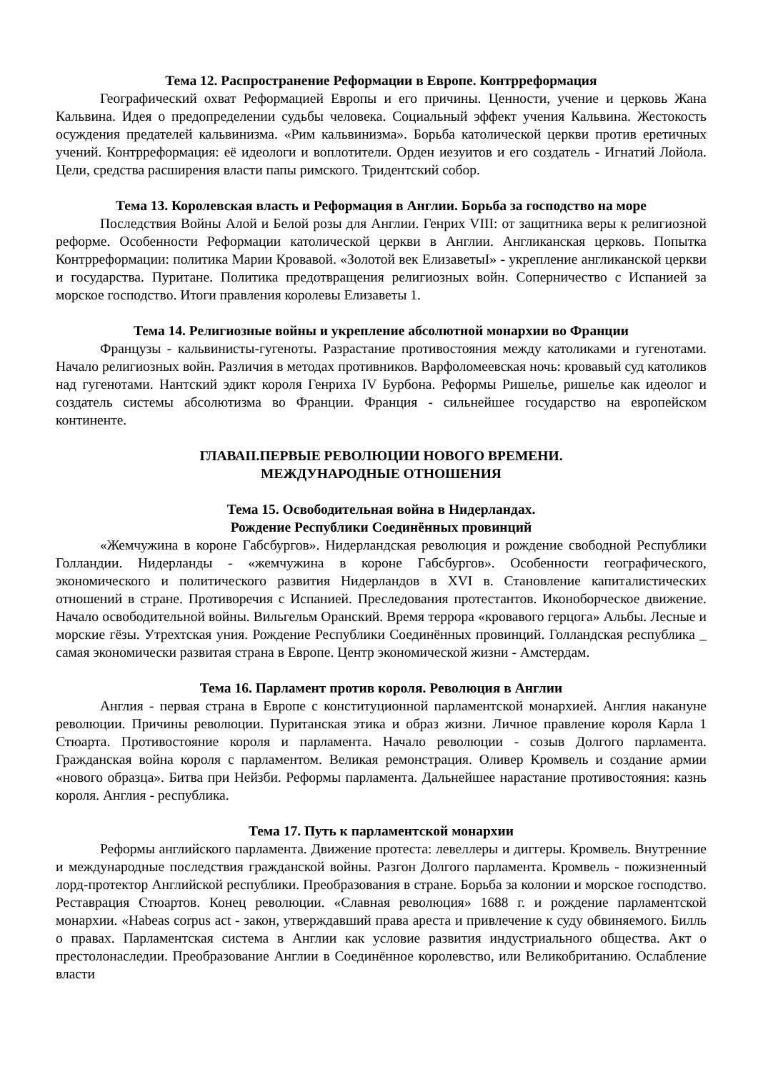Тема 12. Распространение Реформации в Европе. Контрреформация
Географический охват Реформацией Европы и его причины. Ценности, учение и церковь Жана Кальвина. Идея о предопределении судьбы человека. Социальный эффект учения Кальвина. Жестокость осуждения предателей кальвинизма. «Рим кальвинизма». Борьба католической церкви против еретичных учений. Контрреформация: её идеологи и воплотители. Орден иезуитов и его создатель - Игнатий Лойола. Цели, средства расширения власти папы римского. Тридентский собор.
Тема 13. Королевская власть и Реформация в Англии. Борьба за господство на море
Последствия Войны Алой и Белой розы для Англии. Генрих VIII: от защитника веры к религиозной реформе. Особенности Реформации католической церкви в Англии. Англиканская церковь. Попытка Контрреформации: политика Марии Кровавой. «Золотой век ЕлизаветыI» - укрепление англиканской церкви и государства. Пуритане. Политика предотвращения религиозных войн. Соперничество с Испанией за морское господство. Итоги правления королевы Елизаветы 1.
Тема 14. Религиозные войны и укрепление абсолютной монархии во Франции
Французы - кальвинисты-гугеноты. Разрастание противостояния между католиками и гугенотами. Начало религиозных войн. Различия в методах противников. Варфоломеевская ночь: кровавый суд католиков над гугенотами. Нантский эдикт короля Генриха IV Бурбона. Реформы Ришелье, ришелье как идеолог и создатель системы абсолютизма во Франции. Франция - сильнейшее государство на европейском континенте.
ГЛАВАII.ПЕРВЫЕ РЕВОЛЮЦИИ НОВОГО ВРЕМЕНИ.
МЕЖДУНАРОДНЫЕ ОТНОШЕНИЯ
Тема 15. Освободительная война в Нидерландах.
Рождение Республики Соединённых провинций
«Жемчужина в короне Габсбургов». Нидерландская революция и рождение свободной Республики Голландии. Нидерланды - «жемчужина в короне Габсбургов». Особенности географического, экономического и политического развития Нидерландов в XVI в. Становление капиталистических отношений в стране. Противоречия с Испанией. Преследования протестантов. Иконоборческое движение. Начало освободительной войны. Вильгельм Оранский. Время террора «кровавого герцога» Альбы. Лесные и морские гёзы. Утрехтская уния. Рождение Республики Соединённых провинций. Голландская республика _ самая экономически развитая страна в Европе. Центр экономической жизни - Амстердам.
Тема 16. Парламент против короля. Революция в Англии
Англия - первая страна в Европе с конституционной парламентской монархией. Англия накануне революции. Причины революции. Пуританская этика и образ жизни. Личное правление короля Карла 1 Стюарта. Противостояние короля и парламента. Начало революции - созыв Долгого парламента. Гражданская война короля с парламентом. Великая ремонстрация. Оливер Кромвель и создание армии «нового образца». Битва при Нейзби. Реформы парламента. Дальнейшее нарастание противостояния: казнь короля. Англия - республика.
Тема 17. Путь к парламентской монархии
Реформы английского парламента. Движение протеста: левеллеры и диггеры. Кромвель. Внутренние и международные последствия гражданской войны. Разгон Долгого парламента. Кромвель - пожизненный лорд-протектор Английской республики. Преобразования в стране. Борьба за колонии и морское господство. Реставрация Стюартов. Конец революции. «Славная революция» 1688 г. и рождение парламентской монархии. «Habeas corpus act - закон, утверждавший права ареста и привлечение к суду обвиняемого. Билль о правах. Парламентская система в Англии как условие развития индустриального общества. Акт о престолонаследии. Преобразование Англии в Соединённое королевство, или Великобританию. Ослабление власти